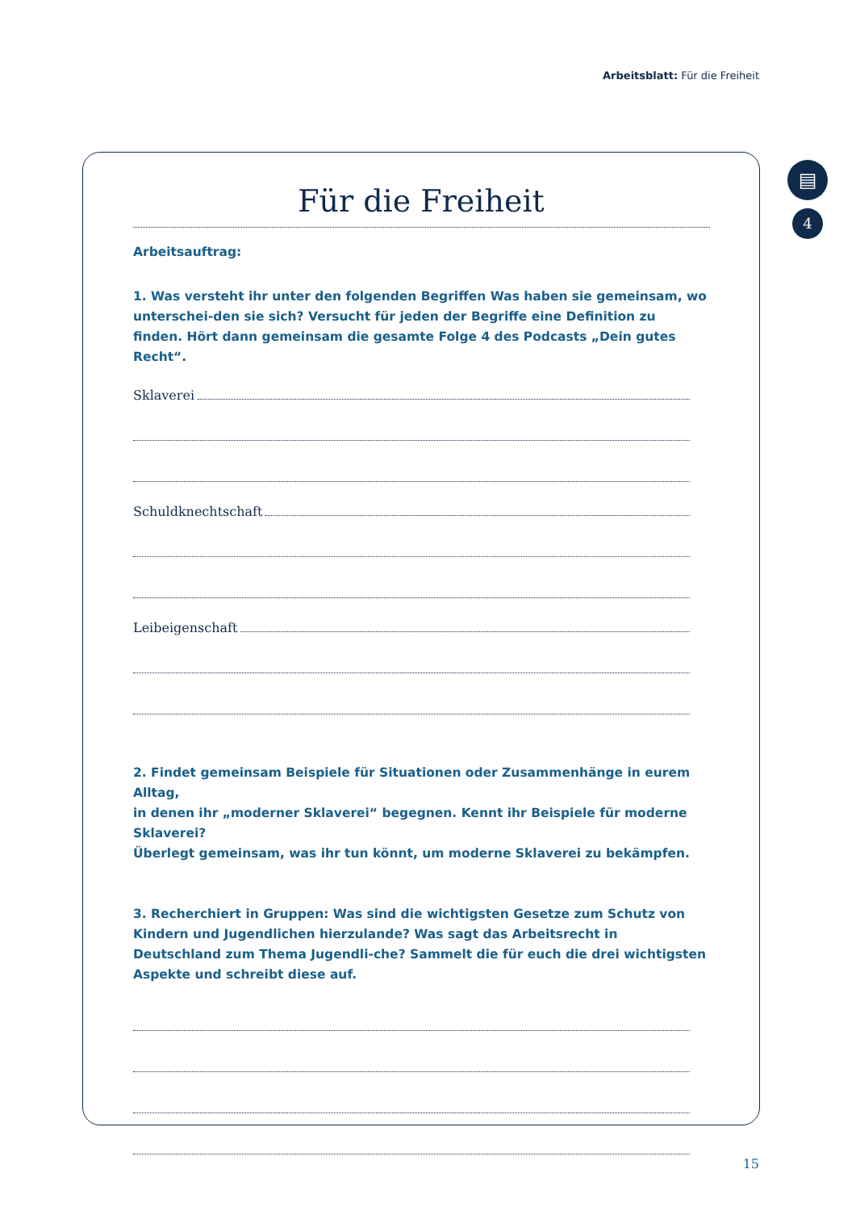Arbeitsblatt: Für die Freiheit
▤
4
Für die Freiheit
Arbeitsauftrag:
1. Was versteht ihr unter den folgenden Begriffen Was haben sie gemeinsam, wo unterschei-den sie sich? Versucht für jeden der Begriffe eine Definition zu finden. Hört dann gemeinsam die gesamte Folge 4 des Podcasts „Dein gutes Recht“.
Sklaverei
Schuldknechtschaft
Leibeigenschaft
2. Findet gemeinsam Beispiele für Situationen oder Zusammenhänge in eurem Alltag,
in denen ihr „moderner Sklaverei“ begegnen. Kennt ihr Beispiele für moderne Sklaverei?
Überlegt gemeinsam, was ihr tun könnt, um moderne Sklaverei zu bekämpfen.
3. Recherchiert in Gruppen: Was sind die wichtigsten Gesetze zum Schutz von Kindern und Jugendlichen hierzulande? Was sagt das Arbeitsrecht in Deutschland zum Thema Jugendli-che? Sammelt die für euch die drei wichtigsten Aspekte und schreibt diese auf.
15